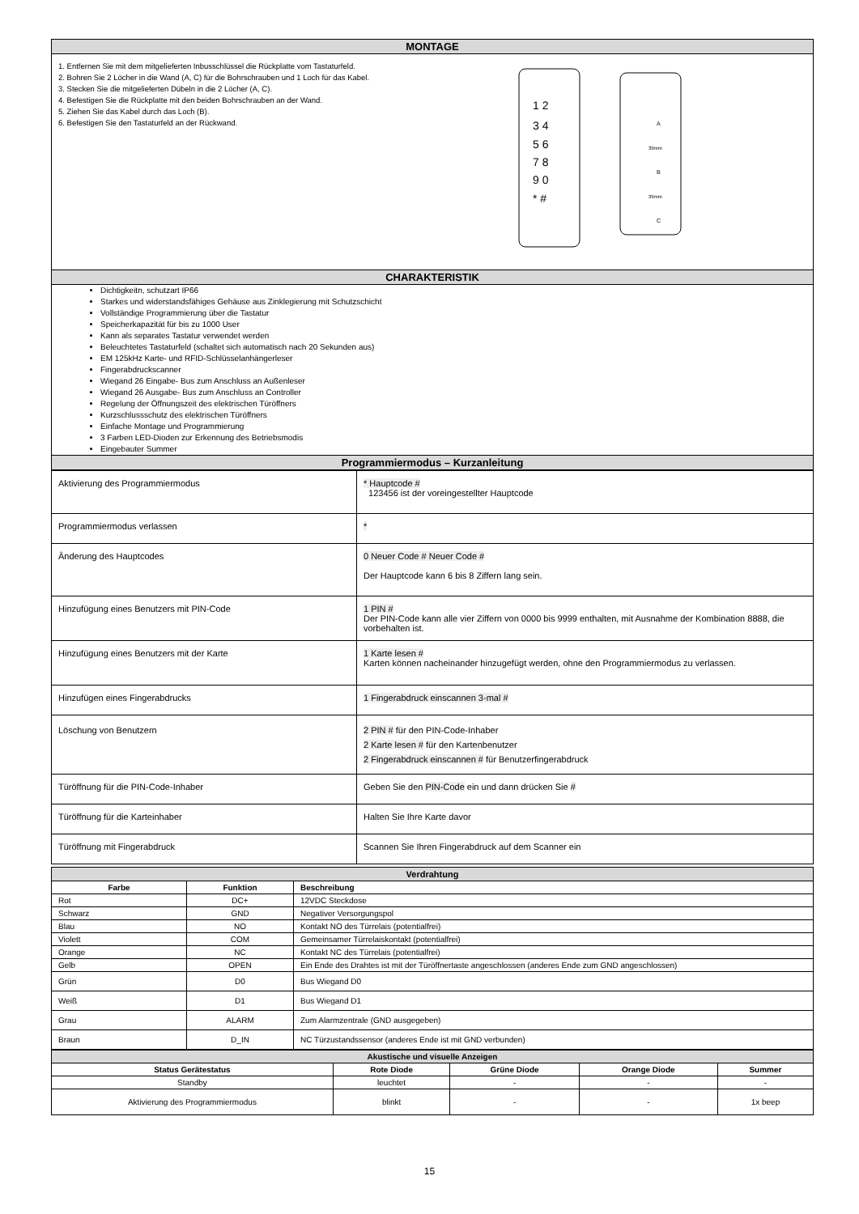| MONTAGE |
| 1. Entfernen Sie mit dem mitgelieferten Inbusschlüssel die Rückplatte vom Tastaturfeld. 2. Bohren Sie 2 Löcher in die Wand (A, C) für die Bohrschrauben und 1 Loch für das Kabel. 3. Stecken Sie die mitgelieferten Dübeln in die 2 Löcher (A, C). 4. Befestigen Sie die Rückplatte mit den beiden Bohrschrauben an der Wand. 5. Ziehen Sie das Kabel durch das Loch (B). 6. Befestigen Sie den Tastaturfeld an der Rückwand. 1 2 3 4 5 6 7 8 9 0 * # A B C 39mm 39mm |
| CHARAKTERISTIK |
| Dichtigkeitn, schutzart IP66 Starkes und widerstandsfähiges Gehäuse aus Zinklegierung mit Schutzschicht Vollständige Programmierung über die Tastatur Speicherkapazität für bis zu 1000 User Kann als separates Tastatur verwendet werden Beleuchtetes Tastaturfeld (schaltet sich automatisch nach 20 Sekunden aus) EM 125kHz Karte- und RFID-Schlüsselanhängerleser Fingerabdruckscanner Wiegand 26 Eingabe- Bus zum Anschluss an Außenleser Wiegand 26 Ausgabe- Bus zum Anschluss an Controller Regelung der Öffnungszeit des elektrischen Türöffners Kurzschlussschutz des elektrischen Türöffners Einfache Montage und Programmierung 3 Farben LED-Dioden zur Erkennung des Betriebsmodis Eingebauter Summer |
| Programmiermodus – Kurzanleitung |
| Aktivierung des Programmiermodus | * Hauptcode # 123456 ist der voreingestellter Hauptcode |
| Programmiermodus verlassen | * |
| Änderung des Hauptcodes | 0 Neuer Code # Neuer Code # Der Hauptcode kann 6 bis 8 Ziffern lang sein. |
| Hinzufügung eines Benutzers mit PIN-Code | 1 PIN # Der PIN-Code kann alle vier Ziffern von 0000 bis 9999 enthalten, mit Ausnahme der Kombination 8888, die vorbehalten ist. |
| Hinzufügung eines Benutzers mit der Karte | 1 Karte lesen # Karten können nacheinander hinzugefügt werden, ohne den Programmiermodus zu verlassen. |
| Hinzufügen eines Fingerabdrucks | 1 Fingerabdruck einscannen 3-mal # |
| Löschung von Benutzern | 2 PIN # für den PIN-Code-Inhaber 2 Karte lesen # für den Kartenbenutzer 2 Fingerabdruck einscannen # für Benutzerfingerabdruck |
| Türöffnung für die PIN-Code-Inhaber | Geben Sie den PIN-Code ein und dann drücken Sie # |
| Türöffnung für die Karteinhaber | Halten Sie Ihre Karte davor |
| Türöffnung mit Fingerabdruck | Scannen Sie Ihren Fingerabdruck auf dem Scanner ein |
| Verdrahtung | | |
| Farbe | Funktion | Beschreibung |
| Rot | DC+ | 12VDC Steckdose |
| Schwarz | GND | Negativer Versorgungspol |
| Blau | NO | Kontakt NO des Türrelais (potentialfrei) |
| Violett | COM | Gemeinsamer Türrelaiskontakt (potentialfrei) |
| Orange | NC | Kontakt NC des Türrelais (potentialfrei) |
| Gelb | OPEN | Ein Ende des Drahtes ist mit der Türöffnertaste angeschlossen (anderes Ende zum GND angeschlossen) |
| Grün | D0 | Bus Wiegand D0 |
| Weiß | D1 | Bus Wiegand D1 |
| Grau | ALARM | Zum Alarmzentrale (GND ausgegeben) |
| Braun | D_IN | NC Türzustandssensor (anderes Ende ist mit GND verbunden) |
| Akustische und visuelle Anzeigen | | | | |
| Status Gerätestatus | Rote Diode | Grüne Diode | Orange Diode | Summer |
| Standby | leuchtet | - | - | - |
| Aktivierung des Programmiermodus | blinkt | - | - | 1x beep |
15